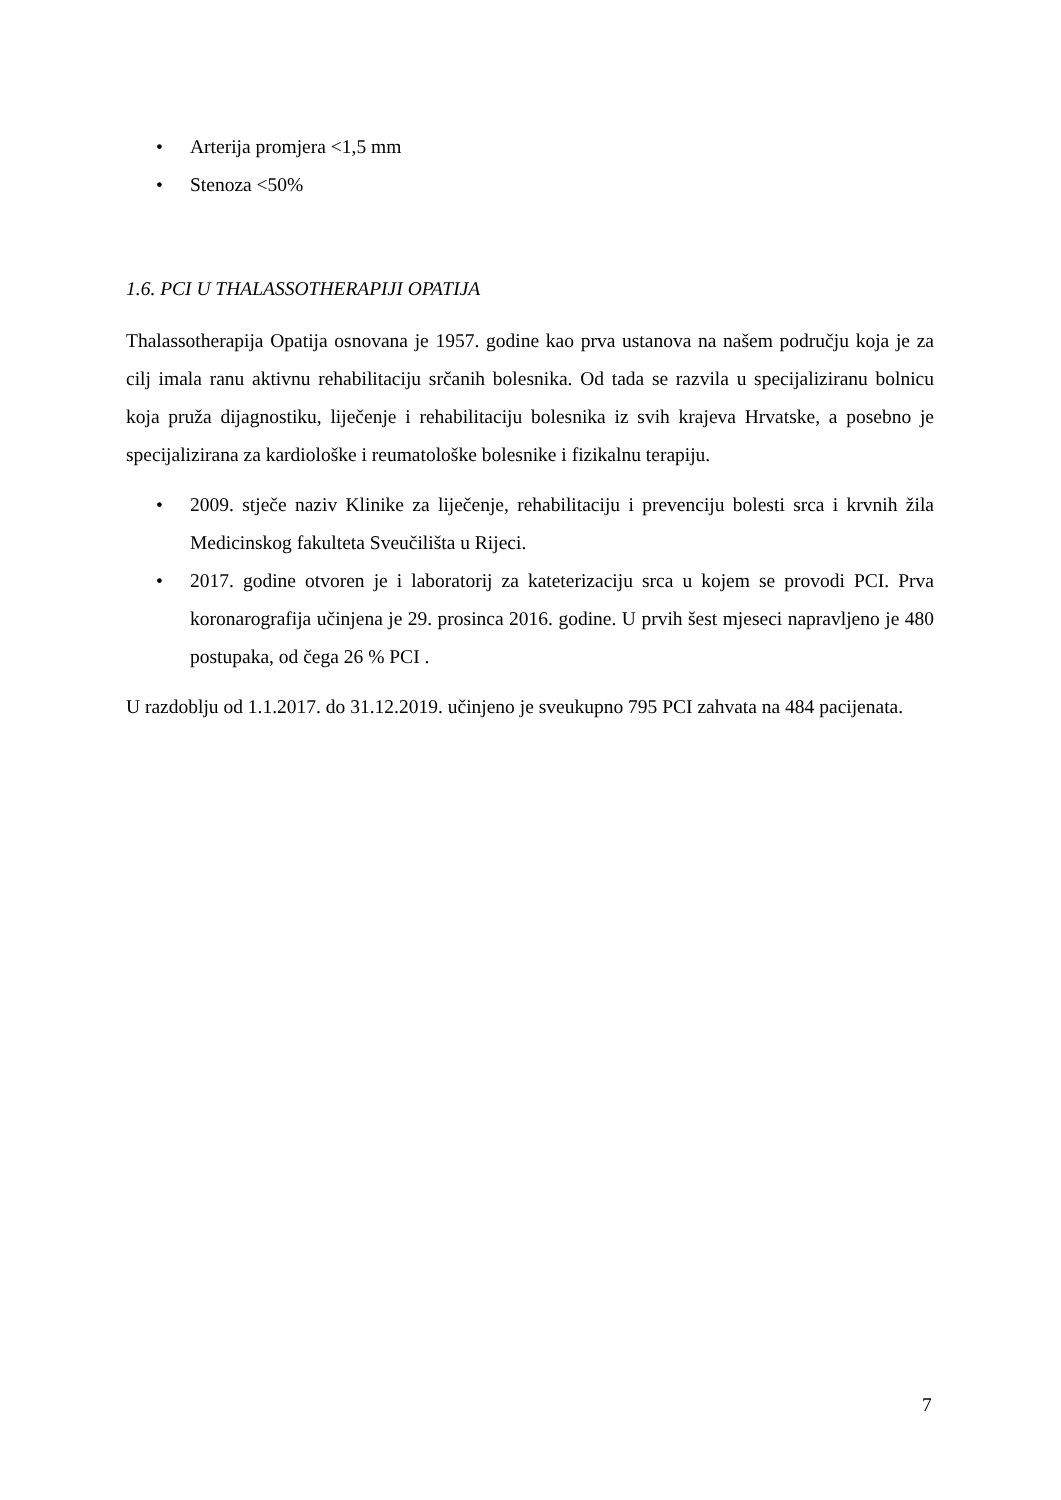• Arterija promjera <1,5 mm
• Stenoza <50%
1.6. PCI U THALASSOTHERAPIJI OPATIJA
Thalassotherapija Opatija osnovana je 1957. godine kao prva ustanova na našem području koja je za cilj imala ranu aktivnu rehabilitaciju srčanih bolesnika. Od tada se razvila u specijaliziranu bolnicu koja pruža dijagnostiku, liječenje i rehabilitaciju bolesnika iz svih krajeva Hrvatske, a posebno je specijalizirana za kardiološke i reumatološke bolesnike i fizikalnu terapiju.
• 2009. stječe naziv Klinike za liječenje, rehabilitaciju i prevenciju bolesti srca i krvnih žila Medicinskog fakulteta Sveučilišta u Rijeci.
• 2017. godine otvoren je i laboratorij za kateterizaciju srca u kojem se provodi PCI. Prva koronarografija učinjena je 29. prosinca 2016. godine. U prvih šest mjeseci napravljeno je 480 postupaka, od čega 26 % PCI .
U razdoblju od 1.1.2017. do 31.12.2019. učinjeno je sveukupno 795 PCI zahvata na 484 pacijenata.
7